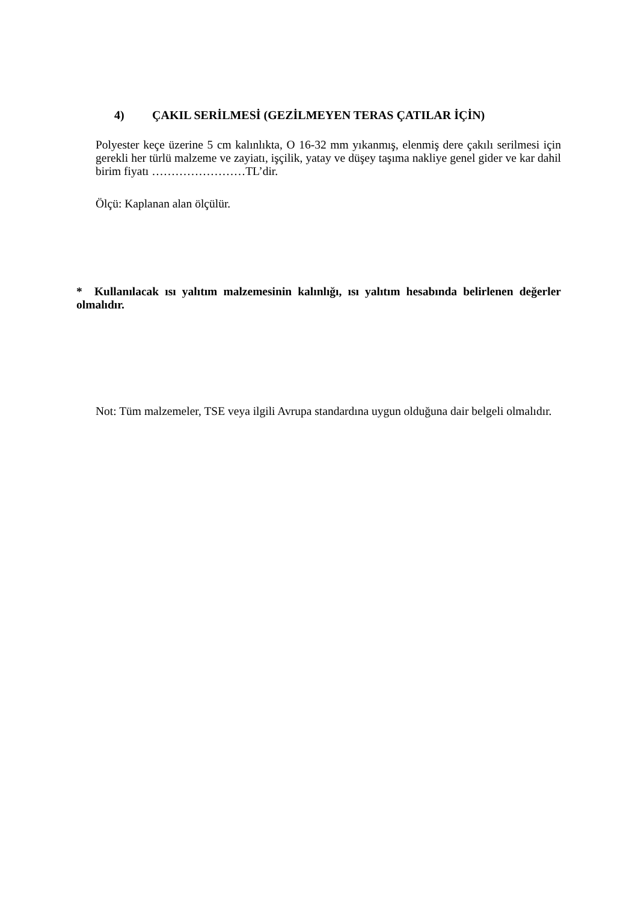4) ÇAKIL SERİLMESİ (GEZİLMEYEN TERAS ÇATILAR İÇİN)
Polyester keçe üzerine 5 cm kalınlıkta, O 16-32 mm yıkanmış, elenmiş dere çakılı serilmesi için gerekli her türlü malzeme ve zayiatı, işçilik, yatay ve düşey taşıma nakliye genel gider ve kar dahil birim fiyatı ……………………TL’dir.
Ölçü: Kaplanan alan ölçülür.
* Kullanılacak ısı yalıtım malzemesinin kalınlığı, ısı yalıtım hesabında belirlenen değerler olmalıdır.
Not: Tüm malzemeler, TSE veya ilgili Avrupa standardına uygun olduğuna dair belgeli olmalıdır.